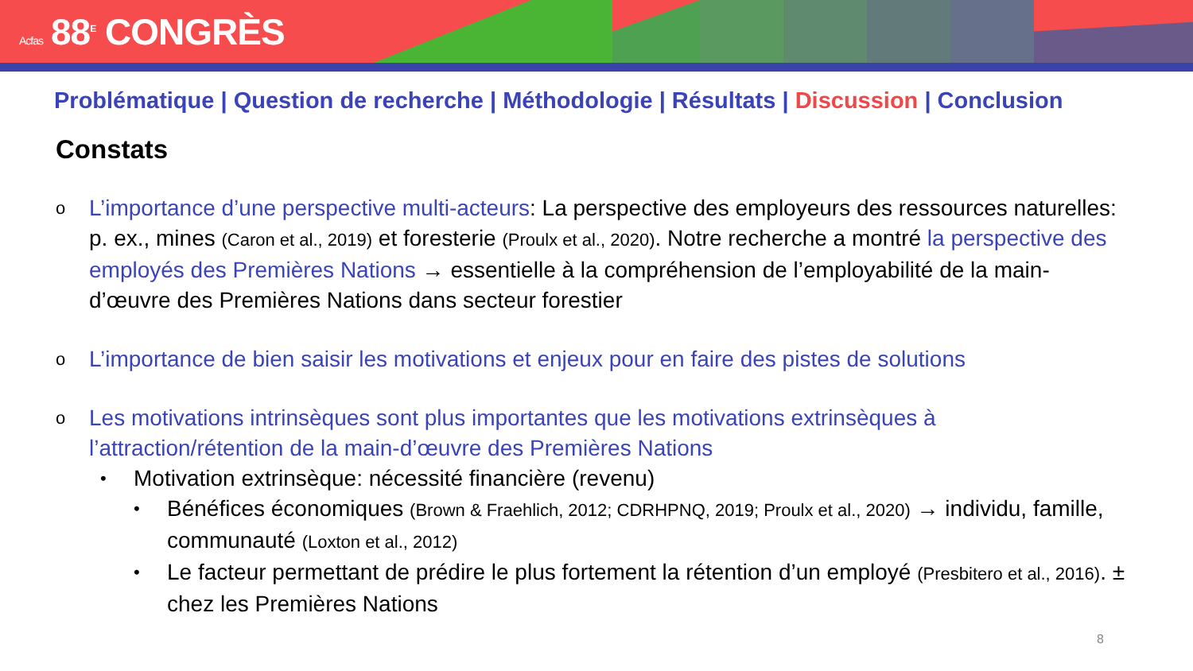Acfas 88<sup>E</sup> CONGRÈS
Problématique | Question de recherche | Méthodologie | Résultats | Discussion | Conclusion
Constats
o
L’importance d’une perspective multi-acteurs: La perspective des employeurs des ressources naturelles: p. ex., mines (Caron et al., 2019) et foresterie (Proulx et al., 2020). Notre recherche a montré la perspective des employés des Premières Nations → essentielle à la compréhension de l’employabilité de la main-d’œuvre des Premières Nations dans secteur forestier
o
L’importance de bien saisir les motivations et enjeux pour en faire des pistes de solutions
o
Les motivations intrinsèques sont plus importantes que les motivations extrinsèques à l’attraction/rétention de la main-d’œuvre des Premières Nations
•
Motivation extrinsèque: nécessité financière (revenu)
•
Bénéfices économiques (Brown & Fraehlich, 2012; CDRHPNQ, 2019; Proulx et al., 2020) → individu, famille, communauté (Loxton et al., 2012)
•
Le facteur permettant de prédire le plus fortement la rétention d’un employé (Presbitero et al., 2016). ± chez les Premières Nations
8